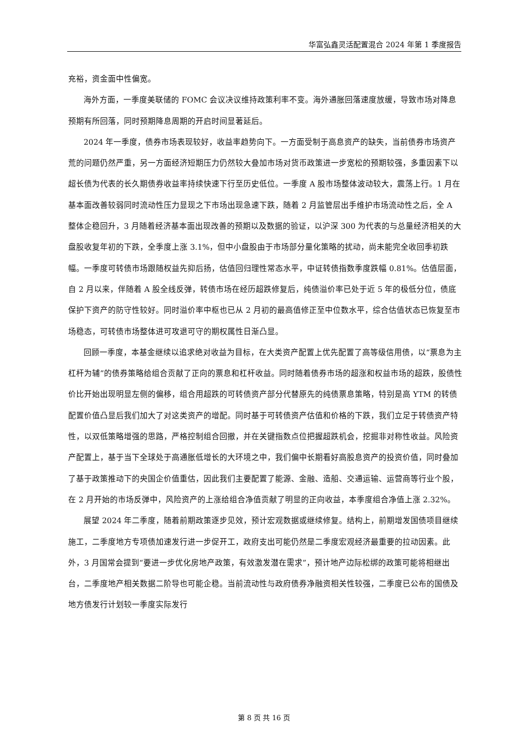华富弘鑫灵活配置混合 2024 年第 1 季度报告
充裕，资金面中性偏宽。
海外方面，一季度美联储的 FOMC 会议决议维持政策利率不变。海外通胀回落速度放缓，导致市场对降息预期有所回落，同时预期降息周期的开启时间显著延后。
2024 年一季度，债券市场表现较好，收益率趋势向下。一方面受制于高息资产的缺失，当前债券市场资产荒的问题仍然严重，另一方面经济短期压力仍然较大叠加市场对货币政策进一步宽松的预期较强，多重因素下以超长债为代表的长久期债券收益率持续快速下行至历史低位。一季度 A 股市场整体波动较大，震荡上行。1 月在基本面改善较弱同时流动性压力显现之下市场出现急速下跌，随着 2 月监管层出手维护市场流动性之后，全 A 整体企稳回升，3 月随着经济基本面出现改善的预期以及数据的验证，以沪深 300 为代表的与总量经济相关的大盘股收复年初的下跌，全季度上涨 3.1%，但中小盘股由于市场部分量化策略的扰动，尚未能完全收回季初跌幅。一季度可转债市场跟随权益先抑后扬，估值回归理性常态水平，中证转债指数季度跌幅 0.81%。估值层面，自 2 月以来，伴随着 A 股全线反弹，转债市场在经历超跌修复后，纯债溢价率已处于近 5 年的极低分位，债底保护下资产的防守性较好。同时溢价率中枢也已从 2 月初的最高值修正至中位数水平，综合估值状态已恢复至市场稳态，可转债市场整体进可攻退可守的期权属性日渐凸显。
回顾一季度，本基金继续以追求绝对收益为目标，在大类资产配置上优先配置了高等级信用债，以“票息为主杠杆为辅”的债券策略给组合贡献了正向的票息和杠杆收益。同时随着债券市场的超涨和权益市场的超跌，股债性价比开始出现明显左侧的偏移，组合用超跌的可转债资产部分代替原先的纯债票息策略，特别是高 YTM 的转债配置价值凸显后我们加大了对这类资产的增配。同时基于可转债资产估值和价格的下跌，我们立足于转债资产特性，以双低策略增强的思路，严格控制组合回撤，并在关键指数点位把握超跌机会，挖掘非对称性收益。风险资产配置上，基于当下全球处于高通胀低增长的大环境之中，我们偏中长期看好高股息资产的投资价值，同时叠加了基于政策推动下的央国企价值重估，因此我们主要配置了能源、金融、造船、交通运输、运营商等行业个股，在 2 月开始的市场反弹中，风险资产的上涨给组合净值贡献了明显的正向收益，本季度组合净值上涨 2.32%。
展望 2024 年二季度，随着前期政策逐步见效，预计宏观数据或继续修复。结构上，前期增发国债项目继续施工，二季度地方专项债加速发行进一步促开工，政府支出可能仍然是二季度宏观经济最重要的拉动因素。此外，3 月国常会提到“要进一步优化房地产政策，有效激发潜在需求”，预计地产边际松绑的政策可能将相继出台，二季度地产相关数据二阶导也可能企稳。当前流动性与政府债券净融资相关性较强，二季度已公布的国债及地方债发行计划较一季度实际发行
第 8 页 共 16 页